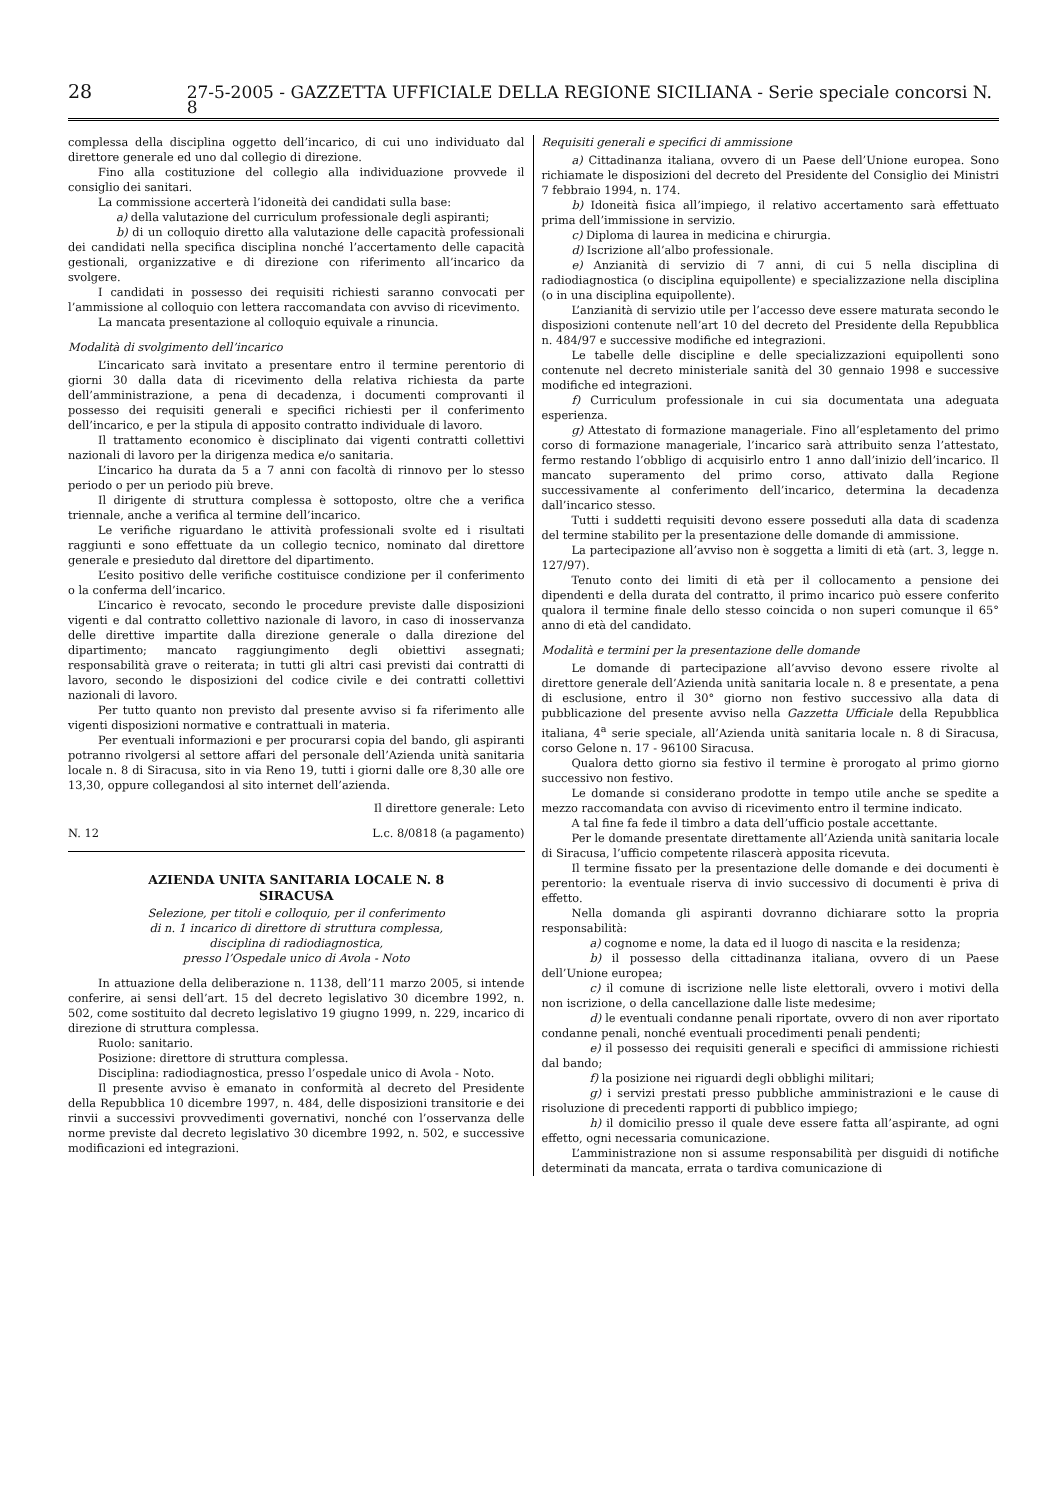28 27-5-2005 - GAZZETTA UFFICIALE DELLA REGIONE SICILIANA - Serie speciale concorsi N. 8
complessa della disciplina oggetto dell’incarico, di cui uno individuato dal direttore generale ed uno dal collegio di direzione.
Fino alla costituzione del collegio alla individuazione provvede il consiglio dei sanitari.
La commissione accerterà l’idoneità dei candidati sulla base:
a) della valutazione del curriculum professionale degli aspiranti;
b) di un colloquio diretto alla valutazione delle capacità professionali dei candidati nella specifica disciplina nonché l’accertamento delle capacità gestionali, organizzative e di direzione con riferimento all’incarico da svolgere.
I candidati in possesso dei requisiti richiesti saranno convocati per l’ammissione al colloquio con lettera raccomandata con avviso di ricevimento.
La mancata presentazione al colloquio equivale a rinuncia.
Modalità di svolgimento dell’incarico
L’incaricato sarà invitato a presentare entro il termine perentorio di giorni 30 dalla data di ricevimento della relativa richiesta da parte dell’amministrazione, a pena di decadenza, i documenti comprovanti il possesso dei requisiti generali e specifici richiesti per il conferimento dell’incarico, e per la stipula di apposito contratto individuale di lavoro.
Il trattamento economico è disciplinato dai vigenti contratti collettivi nazionali di lavoro per la dirigenza medica e/o sanitaria.
L’incarico ha durata da 5 a 7 anni con facoltà di rinnovo per lo stesso periodo o per un periodo più breve.
Il dirigente di struttura complessa è sottoposto, oltre che a verifica triennale, anche a verifica al termine dell’incarico.
Le verifiche riguardano le attività professionali svolte ed i risultati raggiunti e sono effettuate da un collegio tecnico, nominato dal direttore generale e presieduto dal direttore del dipartimento.
L’esito positivo delle verifiche costituisce condizione per il conferimento o la conferma dell’incarico.
L’incarico è revocato, secondo le procedure previste dalle disposizioni vigenti e dal contratto collettivo nazionale di lavoro, in caso di inosservanza delle direttive impartite dalla direzione generale o dalla direzione del dipartimento; mancato raggiungimento degli obiettivi assegnati; responsabilità grave o reiterata; in tutti gli altri casi previsti dai contratti di lavoro, secondo le disposizioni del codice civile e dei contratti collettivi nazionali di lavoro.
Per tutto quanto non previsto dal presente avviso si fa riferimento alle vigenti disposizioni normative e contrattuali in materia.
Per eventuali informazioni e per procurarsi copia del bando, gli aspiranti potranno rivolgersi al settore affari del personale dell’Azienda unità sanitaria locale n. 8 di Siracusa, sito in via Reno 19, tutti i giorni dalle ore 8,30 alle ore 13,30, oppure collegandosi al sito internet dell’azienda.
Il direttore generale: Leto
N. 12 L.c. 8/0818 (a pagamento)
AZIENDA UNITA SANITARIA LOCALE N. 8
SIRACUSA
Selezione, per titoli e colloquio, per il conferimento
di n. 1 incarico di direttore di struttura complessa,
disciplina di radiodiagnostica,
presso l’Ospedale unico di Avola - Noto
In attuazione della deliberazione n. 1138, dell’11 marzo 2005, si intende conferire, ai sensi dell’art. 15 del decreto legislativo 30 dicembre 1992, n. 502, come sostituito dal decreto legislativo 19 giugno 1999, n. 229, incarico di direzione di struttura complessa.
Ruolo: sanitario.
Posizione: direttore di struttura complessa.
Disciplina: radiodiagnostica, presso l’ospedale unico di Avola - Noto.
Il presente avviso è emanato in conformità al decreto del Presidente della Repubblica 10 dicembre 1997, n. 484, delle disposizioni transitorie e dei rinvii a successivi provvedimenti governativi, nonché con l’osservanza delle norme previste dal decreto legislativo 30 dicembre 1992, n. 502, e successive modificazioni ed integrazioni.
Requisiti generali e specifici di ammissione
a) Cittadinanza italiana, ovvero di un Paese dell’Unione europea. Sono richiamate le disposizioni del decreto del Presidente del Consiglio dei Ministri 7 febbraio 1994, n. 174.
b) Idoneità fisica all’impiego, il relativo accertamento sarà effettuato prima dell’immissione in servizio.
c) Diploma di laurea in medicina e chirurgia.
d) Iscrizione all’albo professionale.
e) Anzianità di servizio di 7 anni, di cui 5 nella disciplina di radiodiagnostica (o disciplina equipollente) e specializzazione nella disciplina (o in una disciplina equipollente).
L’anzianità di servizio utile per l’accesso deve essere maturata secondo le disposizioni contenute nell’art 10 del decreto del Presidente della Repubblica n. 484/97 e successive modifiche ed integrazioni.
Le tabelle delle discipline e delle specializzazioni equipollenti sono contenute nel decreto ministeriale sanità del 30 gennaio 1998 e successive modifiche ed integrazioni.
f) Curriculum professionale in cui sia documentata una adeguata esperienza.
g) Attestato di formazione manageriale. Fino all’espletamento del primo corso di formazione manageriale, l’incarico sarà attribuito senza l’attestato, fermo restando l’obbligo di acquisirlo entro 1 anno dall’inizio dell’incarico. Il mancato superamento del primo corso, attivato dalla Regione successivamente al conferimento dell’incarico, determina la decadenza dall’incarico stesso.
Tutti i suddetti requisiti devono essere posseduti alla data di scadenza del termine stabilito per la presentazione delle domande di ammissione.
La partecipazione all’avviso non è soggetta a limiti di età (art. 3, legge n. 127/97).
Tenuto conto dei limiti di età per il collocamento a pensione dei dipendenti e della durata del contratto, il primo incarico può essere conferito qualora il termine finale dello stesso coincida o non superi comunque il 65° anno di età del candidato.
Modalità e termini per la presentazione delle domande
Le domande di partecipazione all’avviso devono essere rivolte al direttore generale dell’Azienda unità sanitaria locale n. 8 e presentate, a pena di esclusione, entro il 30° giorno non festivo successivo alla data di pubblicazione del presente avviso nella Gazzetta Ufficiale della Repubblica italiana, 4<sup>a</sup> serie speciale, all’Azienda unità sanitaria locale n. 8 di Siracusa, corso Gelone n. 17 - 96100 Siracusa.
Qualora detto giorno sia festivo il termine è prorogato al primo giorno successivo non festivo.
Le domande si considerano prodotte in tempo utile anche se spedite a mezzo raccomandata con avviso di ricevimento entro il termine indicato.
A tal fine fa fede il timbro a data dell’ufficio postale accettante.
Per le domande presentate direttamente all’Azienda unità sanitaria locale di Siracusa, l’ufficio competente rilascerà apposita ricevuta.
Il termine fissato per la presentazione delle domande e dei documenti è perentorio: la eventuale riserva di invio successivo di documenti è priva di effetto.
Nella domanda gli aspiranti dovranno dichiarare sotto la propria responsabilità:
a) cognome e nome, la data ed il luogo di nascita e la residenza;
b) il possesso della cittadinanza italiana, ovvero di un Paese dell’Unione europea;
c) il comune di iscrizione nelle liste elettorali, ovvero i motivi della non iscrizione, o della cancellazione dalle liste medesime;
d) le eventuali condanne penali riportate, ovvero di non aver riportato condanne penali, nonché eventuali procedimenti penali pendenti;
e) il possesso dei requisiti generali e specifici di ammissione richiesti dal bando;
f) la posizione nei riguardi degli obblighi militari;
g) i servizi prestati presso pubbliche amministrazioni e le cause di risoluzione di precedenti rapporti di pubblico impiego;
h) il domicilio presso il quale deve essere fatta all’aspirante, ad ogni effetto, ogni necessaria comunicazione.
L’amministrazione non si assume responsabilità per disguidi di notifiche determinati da mancata, errata o tardiva comunicazione di